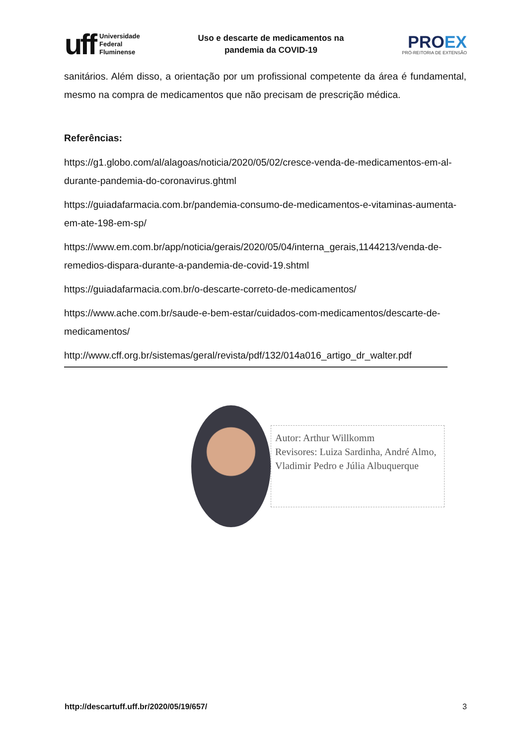uff
Universidade
Federal
Fluminense
Uso e descarte de medicamentos na
pandemia da COVID-19
PROEX
PRÓ-REITORIA DE EXTENSÃO
sanitários. Além disso, a orientação por um profissional competente da área é fundamental, mesmo na compra de medicamentos que não precisam de prescrição médica.
Referências:
https://g1.globo.com/al/alagoas/noticia/2020/05/02/cresce-venda-de-medicamentos-em-al-durante-pandemia-do-coronavirus.ghtml
https://guiadafarmacia.com.br/pandemia-consumo-de-medicamentos-e-vitaminas-aumenta-em-ate-198-em-sp/
https://www.em.com.br/app/noticia/gerais/2020/05/04/interna_gerais,1144213/venda-de-remedios-dispara-durante-a-pandemia-de-covid-19.shtml
https://guiadafarmacia.com.br/o-descarte-correto-de-medicamentos/
https://www.ache.com.br/saude-e-bem-estar/cuidados-com-medicamentos/descarte-de-medicamentos/
http://www.cff.org.br/sistemas/geral/revista/pdf/132/014a016_artigo_dr_walter.pdf
Autor: Arthur Willkomm
Revisores: Luiza Sardinha, André Almo, Vladimir Pedro e Júlia Albuquerque
http://descartuff.uff.br/2020/05/19/657/ 3